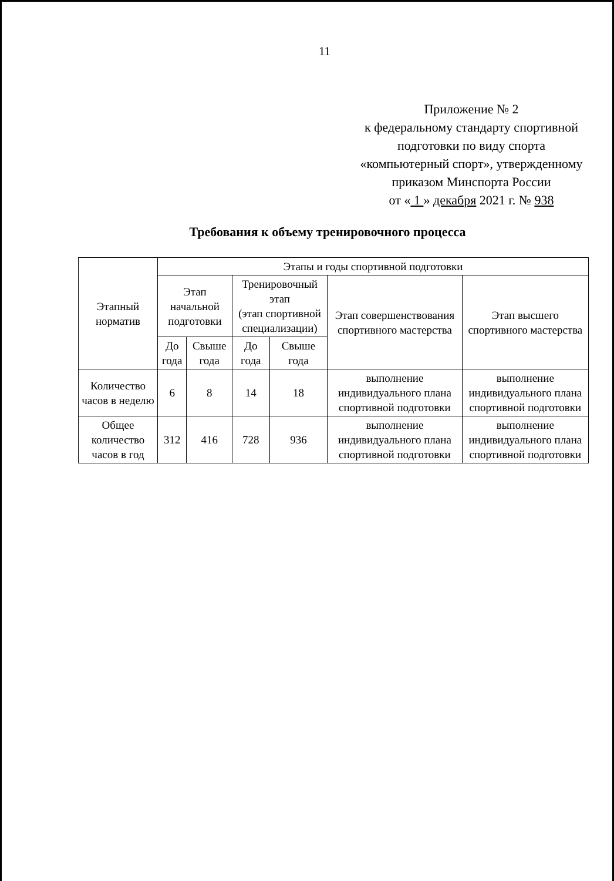11
Приложение № 2
к федеральному стандарту спортивной
подготовки по виду спорта
«компьютерный спорт», утвержденному
приказом Минспорта России
от « 1 » декабря 2021 г. № 938
Требования к объему тренировочного процесса
| Этапный норматив | Этапы и годы спортивной подготовки | | | | | |
| --- | --- | --- | --- | --- | --- | --- |
| | Этап начальной подготовки | | Тренировочный этап (этап спортивной специализации) | | Этап совершенствования спортивного мастерства | Этап высшего спортивного мастерства |
| | До года | Свыше года | До года | Свыше года | | |
| Количество часов в неделю | 6 | 8 | 14 | 18 | выполнение индивидуального плана спортивной подготовки | выполнение индивидуального плана спортивной подготовки |
| Общее количество часов в год | 312 | 416 | 728 | 936 | выполнение индивидуального плана спортивной подготовки | выполнение индивидуального плана спортивной подготовки |